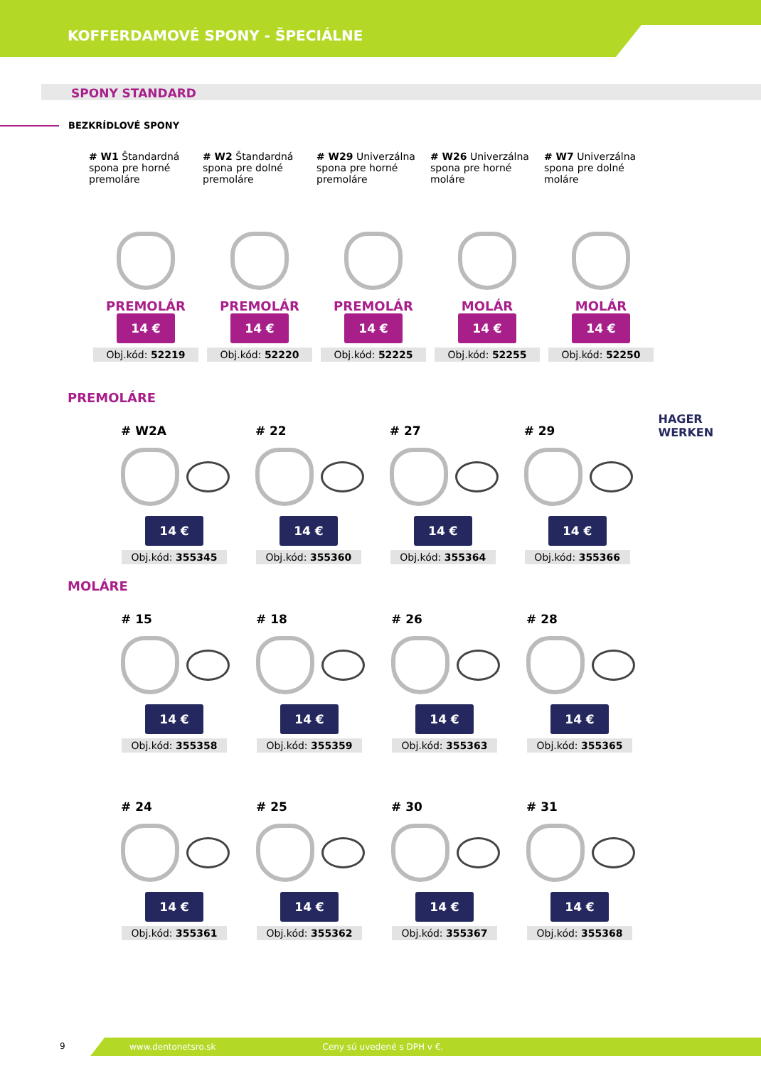KOFFERDAMOVÉ SPONY - ŠPECIÁLNE
SPONY STANDARD
BEZKRÍDLOVÉ SPONY
# W1 Štandardná spona pre horné premoláre
PREMOLÁR
14 €
Obj.kód: 52219
# W2 Štandardná spona pre dolné premoláre
PREMOLÁR
14 €
Obj.kód: 52220
# W29 Univerzálna spona pre horné premoláre
PREMOLÁR
14 €
Obj.kód: 52225
# W26 Univerzálna spona pre horné moláre
MOLÁR
14 €
Obj.kód: 52255
# W7 Univerzálna spona pre dolné moláre
MOLÁR
14 €
Obj.kód: 52250
PREMOLÁRE
# W2A
14 €
Obj.kód: 355345
# 22
14 €
Obj.kód: 355360
# 27
14 €
Obj.kód: 355364
# 29
14 €
Obj.kód: 355366
HAGER WERKEN
MOLÁRE
# 15
14 €
Obj.kód: 355358
# 18
14 €
Obj.kód: 355359
# 26
14 €
Obj.kód: 355363
# 28
14 €
Obj.kód: 355365
# 24
14 €
Obj.kód: 355361
# 25
14 €
Obj.kód: 355362
# 30
14 €
Obj.kód: 355367
# 31
14 €
Obj.kód: 355368
9
www.dentonetsro.sk Ceny sú uvedené s DPH v €.